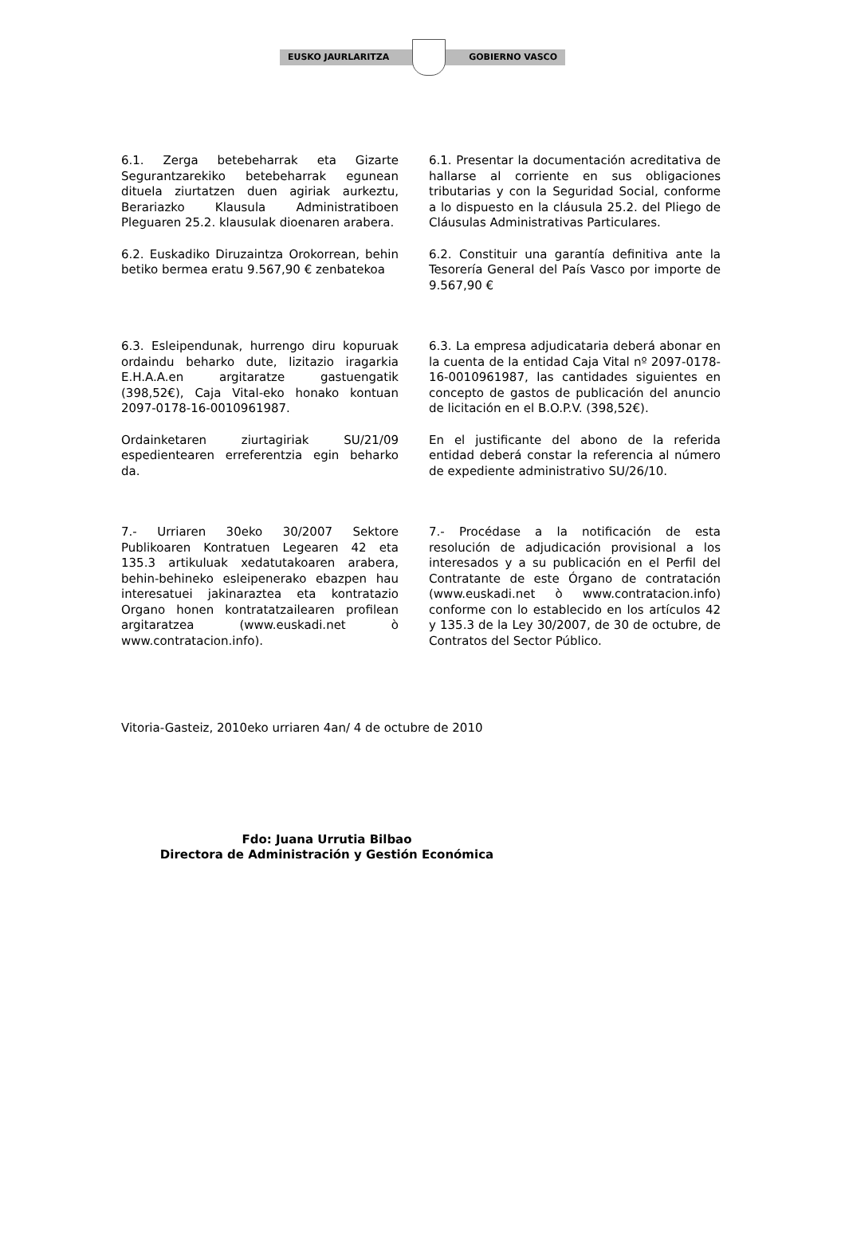EUSKO JAURLARITZA GOBIERNO VASCO
6.1. Zerga betebeharrak eta Gizarte Segurantzarekiko betebeharrak egunean dituela ziurtatzen duen agiriak aurkeztu, Berariazko Klausula Administratiboen Pleguaren 25.2. klausulak dioenaren arabera.
6.1. Presentar la documentación acreditativa de hallarse al corriente en sus obligaciones tributarias y con la Seguridad Social, conforme a lo dispuesto en la cláusula 25.2. del Pliego de Cláusulas Administrativas Particulares.
6.2. Euskadiko Diruzaintza Orokorrean, behin betiko bermea eratu 9.567,90 € zenbatekoa
6.2. Constituir una garantía definitiva ante la Tesorería General del País Vasco por importe de 9.567,90 €
6.3. Esleipendunak, hurrengo diru kopuruak ordaindu beharko dute, lizitazio iragarkia E.H.A.A.en argitaratze gastuengatik (398,52€), Caja Vital-eko honako kontuan 2097-0178-16-0010961987.
6.3. La empresa adjudicataria deberá abonar en la cuenta de la entidad Caja Vital nº 2097-0178-16-0010961987, las cantidades siguientes en concepto de gastos de publicación del anuncio de licitación en el B.O.P.V. (398,52€).
Ordainketaren ziurtagiriak SU/21/09 espedientearen erreferentzia egin beharko da.
En el justificante del abono de la referida entidad deberá constar la referencia al número de expediente administrativo SU/26/10.
7.- Urriaren 30eko 30/2007 Sektore Publikoaren Kontratuen Legearen 42 eta 135.3 artikuluak xedatutakoaren arabera, behin-behineko esleipenerako ebazpen hau interesatuei jakinaraztea eta kontratazio Organo honen kontratatzailearen profilean argitaratzea (www.euskadi.net ò www.contratacion.info).
7.- Procédase a la notificación de esta resolución de adjudicación provisional a los interesados y a su publicación en el Perfil del Contratante de este Órgano de contratación (www.euskadi.net ò www.contratacion.info) conforme con lo establecido en los artículos 42 y 135.3 de la Ley 30/2007, de 30 de octubre, de Contratos del Sector Público.
Vitoria-Gasteiz, 2010eko urriaren 4an/ 4 de octubre de 2010
Fdo: Juana Urrutia Bilbao
Directora de Administración y Gestión Económica